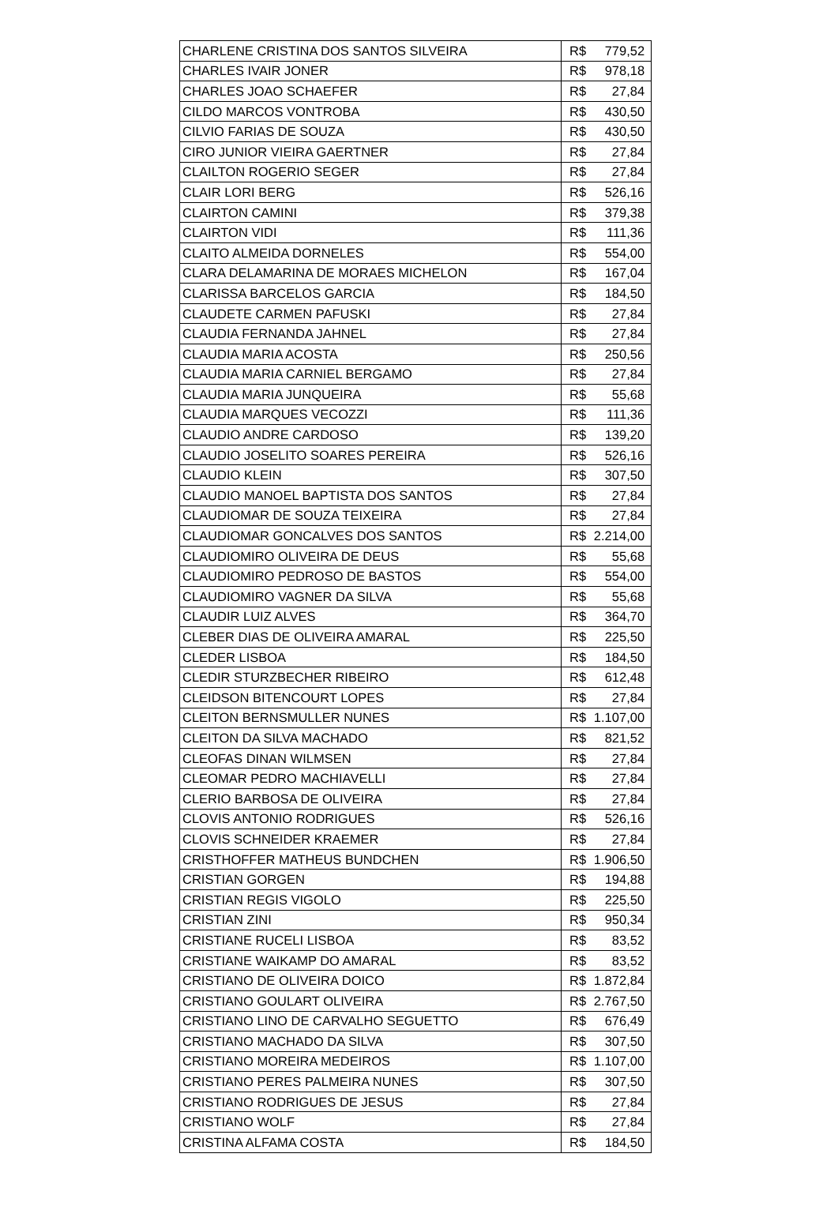| CHARLENE CRISTINA DOS SANTOS SILVEIRA | R$ | 779,52 |
| CHARLES IVAIR JONER | R$ | 978,18 |
| CHARLES JOAO SCHAEFER | R$ | 27,84 |
| CILDO MARCOS VONTROBA | R$ | 430,50 |
| CILVIO FARIAS DE SOUZA | R$ | 430,50 |
| CIRO JUNIOR VIEIRA GAERTNER | R$ | 27,84 |
| CLAILTON ROGERIO SEGER | R$ | 27,84 |
| CLAIR LORI BERG | R$ | 526,16 |
| CLAIRTON CAMINI | R$ | 379,38 |
| CLAIRTON VIDI | R$ | 111,36 |
| CLAITO ALMEIDA DORNELES | R$ | 554,00 |
| CLARA DELAMARINA DE MORAES MICHELON | R$ | 167,04 |
| CLARISSA BARCELOS GARCIA | R$ | 184,50 |
| CLAUDETE CARMEN PAFUSKI | R$ | 27,84 |
| CLAUDIA FERNANDA JAHNEL | R$ | 27,84 |
| CLAUDIA MARIA ACOSTA | R$ | 250,56 |
| CLAUDIA MARIA CARNIEL BERGAMO | R$ | 27,84 |
| CLAUDIA MARIA JUNQUEIRA | R$ | 55,68 |
| CLAUDIA MARQUES VECOZZI | R$ | 111,36 |
| CLAUDIO ANDRE CARDOSO | R$ | 139,20 |
| CLAUDIO JOSELITO SOARES PEREIRA | R$ | 526,16 |
| CLAUDIO KLEIN | R$ | 307,50 |
| CLAUDIO MANOEL BAPTISTA DOS SANTOS | R$ | 27,84 |
| CLAUDIOMAR DE SOUZA TEIXEIRA | R$ | 27,84 |
| CLAUDIOMAR GONCALVES DOS SANTOS | R$ | 2.214,00 |
| CLAUDIOMIRO OLIVEIRA DE DEUS | R$ | 55,68 |
| CLAUDIOMIRO PEDROSO DE BASTOS | R$ | 554,00 |
| CLAUDIOMIRO VAGNER DA SILVA | R$ | 55,68 |
| CLAUDIR LUIZ ALVES | R$ | 364,70 |
| CLEBER DIAS DE OLIVEIRA AMARAL | R$ | 225,50 |
| CLEDER LISBOA | R$ | 184,50 |
| CLEDIR STURZBECHER RIBEIRO | R$ | 612,48 |
| CLEIDSON BITENCOURT LOPES | R$ | 27,84 |
| CLEITON BERNSMULLER NUNES | R$ | 1.107,00 |
| CLEITON DA SILVA MACHADO | R$ | 821,52 |
| CLEOFAS DINAN WILMSEN | R$ | 27,84 |
| CLEOMAR PEDRO MACHIAVELLI | R$ | 27,84 |
| CLERIO BARBOSA DE OLIVEIRA | R$ | 27,84 |
| CLOVIS ANTONIO RODRIGUES | R$ | 526,16 |
| CLOVIS SCHNEIDER KRAEMER | R$ | 27,84 |
| CRISTHOFFER MATHEUS BUNDCHEN | R$ | 1.906,50 |
| CRISTIAN GORGEN | R$ | 194,88 |
| CRISTIAN REGIS VIGOLO | R$ | 225,50 |
| CRISTIAN ZINI | R$ | 950,34 |
| CRISTIANE RUCELI LISBOA | R$ | 83,52 |
| CRISTIANE WAIKAMP DO AMARAL | R$ | 83,52 |
| CRISTIANO DE OLIVEIRA DOICO | R$ | 1.872,84 |
| CRISTIANO GOULART OLIVEIRA | R$ | 2.767,50 |
| CRISTIANO LINO DE CARVALHO SEGUETTO | R$ | 676,49 |
| CRISTIANO MACHADO DA SILVA | R$ | 307,50 |
| CRISTIANO MOREIRA MEDEIROS | R$ | 1.107,00 |
| CRISTIANO PERES PALMEIRA NUNES | R$ | 307,50 |
| CRISTIANO RODRIGUES DE JESUS | R$ | 27,84 |
| CRISTIANO WOLF | R$ | 27,84 |
| CRISTINA ALFAMA COSTA | R$ | 184,50 |